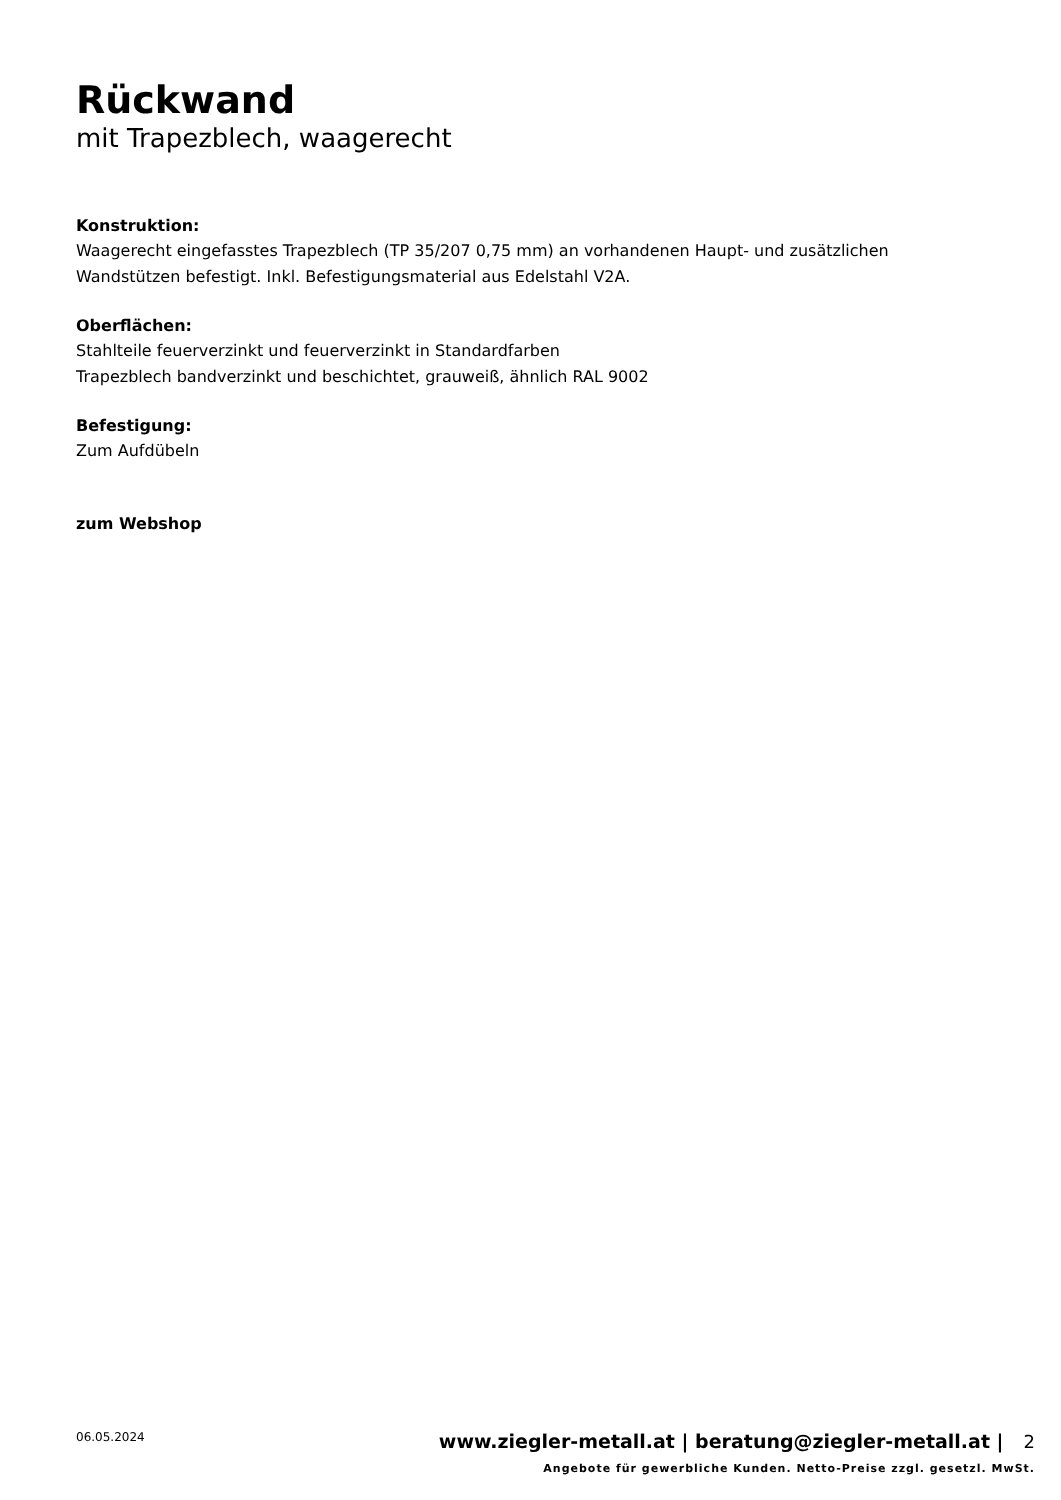Rückwand
mit Trapezblech, waagerecht
Konstruktion:
Waagerecht eingefasstes Trapezblech (TP 35/207 0,75 mm) an vorhandenen Haupt- und zusätzlichen
Wandstützen befestigt. Inkl. Befestigungsmaterial aus Edelstahl V2A.
Oberflächen:
Stahlteile feuerverzinkt und feuerverzinkt in Standardfarben
Trapezblech bandverzinkt und beschichtet, grauweiß, ähnlich RAL 9002
Befestigung:
Zum Aufdübeln
zum Webshop
06.05.2024 www.ziegler-metall.at | beratung@ziegler-metall.at | 2
Angebote für gewerbliche Kunden. Netto-Preise zzgl. gesetzl. MwSt.